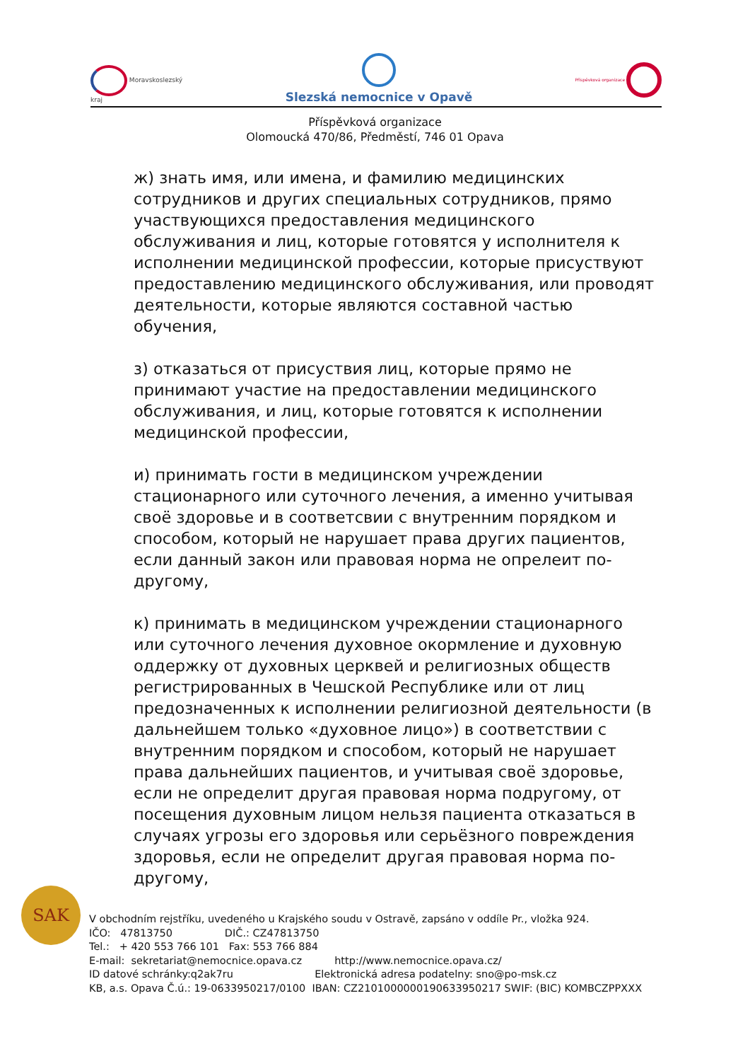Moravskoslezský
kraj
Slezská nemocnice v Opavě Příspěvková organizace
Příspěvková organizace
Olomoucká 470/86, Předměstí, 746 01 Opava
ж) знать имя, или имена, и фамилию медицинских сотрудников и других специальных сотрудников, прямо участвующихся предоставления медицинского обслуживания и лиц, которые готовятся у исполнителя к исполнении медицинской профессии, которые присуствуют предоставлению медицинского обслуживания, или проводят деятельности, которые являются составной частью обучения,
з) отказаться от присуствия лиц, которые прямо не принимают участие на предоставлении медицинского обслуживания, и лиц, которые готовятся к исполнении медицинской профессии,
и) принимать гости в медицинском учреждении стационарного или суточного лечения, а именно учитывая своё здоровье и в соответсвии с внутренним порядком и способом, который не нарушает права других пациентов, если данный закон или правовая норма не опрелеит по-другому,
к) принимать в медицинском учреждении стационарного или суточного лечения духовное окормление и духовную оддержку от духовных церквей и религиозных обществ регистрированных в Чешской Республике или от лиц предозначенных к исполнении религиозной деятельности (в дальнейшем только «духовное лицо») в соответствии с внутренним порядком и способом, который не нарушает права дальнейших пациентов, и учитывая своё здоровье, если не определит другая правовая норма подругому, от посещения духовным лицом нельзя пациента отказаться в случаях угрозы его здоровья или серьёзного повреждения здоровья, если не определит другая правовая норма по-другому,
SAK
V obchodním rejstříku, uvedeného u Krajského soudu v Ostravě, zapsáno v oddíle Pr., vložka 924. IČO: 47813750 DIČ.: CZ47813750 Tel.: + 420 553 766 101 Fax: 553 766 884 E-mail: sekretariat@nemocnice.opava.cz http://www.nemocnice.opava.cz/ ID datové schránky:q2ak7ru Elektronická adresa podatelny: sno@po-msk.cz KB, a.s. Opava Č.ú.: 19-0633950217/0100 IBAN: CZ2101000000190633950217 SWIF: (BIC) KOMBCZPPXXX